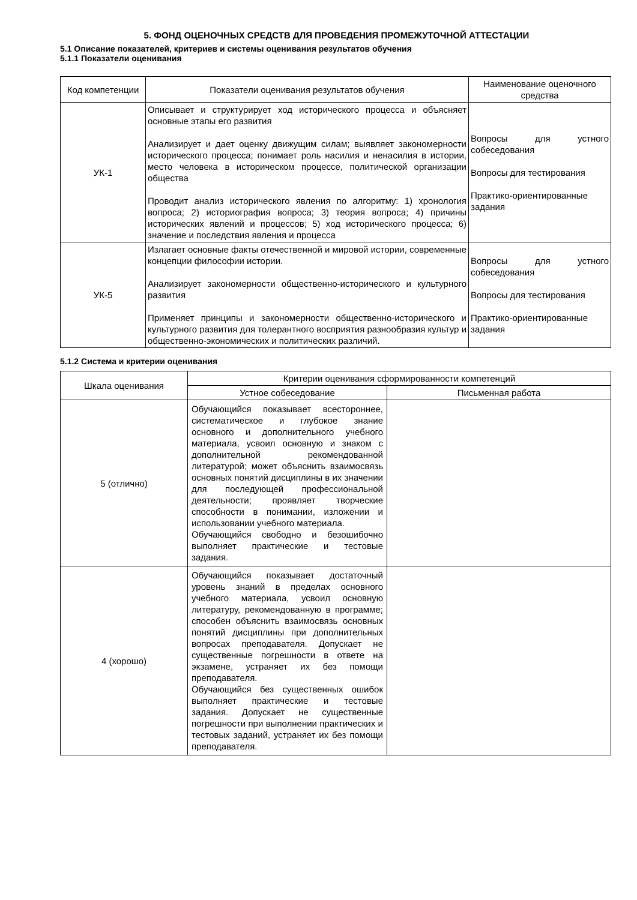5. ФОНД ОЦЕНОЧНЫХ СРЕДСТВ ДЛЯ ПРОВЕДЕНИЯ ПРОМЕЖУТОЧНОЙ АТТЕСТАЦИИ
5.1 Описание показателей, критериев и системы оценивания результатов обучения
5.1.1 Показатели оценивания
| Код компетенции | Показатели оценивания результатов обучения | Наименование оценочного средства |
| --- | --- | --- |
| УК-1 | Описывает и структурирует ход исторического процесса и объясняет основные этапы его развития Анализирует и дает оценку движущим силам; выявляет закономерности исторического процесса; понимает роль насилия и ненасилия в истории, место человека в историческом процессе, политической организации общества Проводит анализ исторического явления по алгоритму: 1) хронология вопроса; 2) историография вопроса; 3) теория вопроса; 4) причины исторических явлений и процессов; 5) ход исторического процесса; 6) значение и последствия явления и процесса | Вопросы для устного собеседования Вопросы для тестирования Практико-ориентированные задания |
| УК-5 | Излагает основные факты отечественной и мировой истории, современные концепции философии истории. Анализирует закономерности общественно-исторического и культурного развития Применяет принципы и закономерности общественно-исторического и культурного развития для толерантного восприятия разнообразия культур и общественно-экономических и политических различий. | Вопросы для устного собеседования Вопросы для тестирования Практико-ориентированные задания |
5.1.2 Система и критерии оценивания
| Шкала оценивания | Критерии оценивания сформированности компетенций | |
| --- | --- | --- |
| | Устное собеседование | Письменная работа |
| 5 (отлично) | Обучающийся показывает всестороннее, систематическое и глубокое знание основного и дополнительного учебного материала, усвоил основную и знаком с дополнительной рекомендованной литературой; может объяснить взаимосвязь основных понятий дисциплины в их значении для последующей профессиональной деятельности; проявляет творческие способности в понимании, изложении и использовании учебного материала. Обучающийся свободно и безошибочно выполняет практические и тестовые задания. | |
| 4 (хорошо) | Обучающийся показывает достаточный уровень знаний в пределах основного учебного материала, усвоил основную литературу, рекомендованную в программе; способен объяснить взаимосвязь основных понятий дисциплины при дополнительных вопросах преподавателя. Допускает не существенные погрешности в ответе на экзамене, устраняет их без помощи преподавателя. Обучающийся без существенных ошибок выполняет практические и тестовые задания. Допускает не существенные погрешности при выполнении практических и тестовых заданий, устраняет их без помощи преподавателя. | |